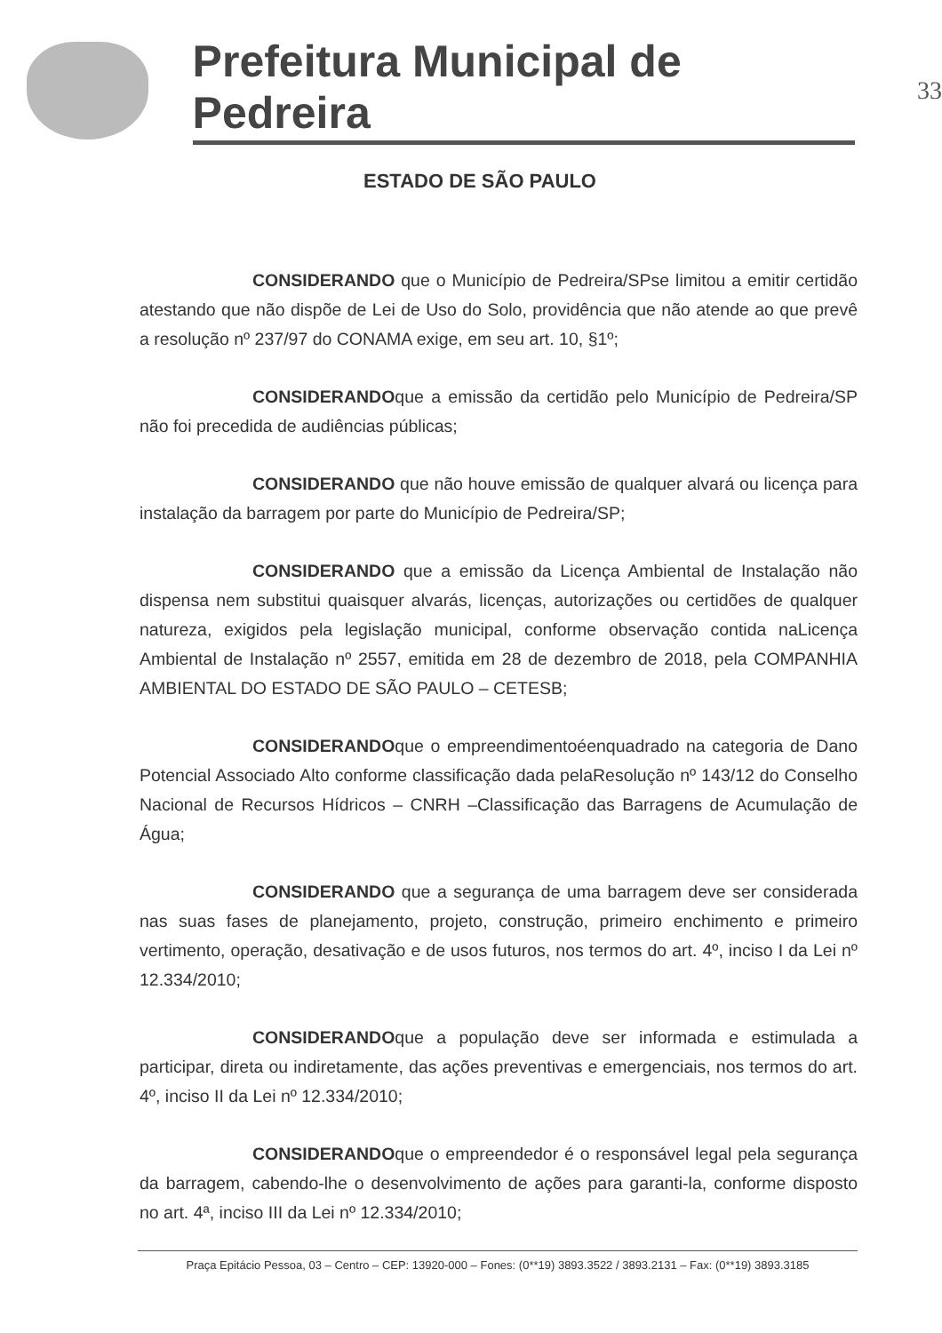Prefeitura Municipal de Pedreira
33
ESTADO DE SÃO PAULO
CONSIDERANDO que o Município de Pedreira/SPse limitou a emitir certidão atestando que não dispõe de Lei de Uso do Solo, providência que não atende ao que prevê a resolução nº 237/97 do CONAMA exige, em seu art. 10, §1º;
CONSIDERANDOque a emissão da certidão pelo Município de Pedreira/SP não foi precedida de audiências públicas;
CONSIDERANDO que não houve emissão de qualquer alvará ou licença para instalação da barragem por parte do Município de Pedreira/SP;
CONSIDERANDO que a emissão da Licença Ambiental de Instalação não dispensa nem substitui quaisquer alvarás, licenças, autorizações ou certidões de qualquer natureza, exigidos pela legislação municipal, conforme observação contida naLicença Ambiental de Instalação nº 2557, emitida em 28 de dezembro de 2018, pela COMPANHIA AMBIENTAL DO ESTADO DE SÃO PAULO – CETESB;
CONSIDERANDOque o empreendimentoéenquadrado na categoria de Dano Potencial Associado Alto conforme classificação dada pelaResolução nº 143/12 do Conselho Nacional de Recursos Hídricos – CNRH –Classificação das Barragens de Acumulação de Água;
CONSIDERANDO que a segurança de uma barragem deve ser considerada nas suas fases de planejamento, projeto, construção, primeiro enchimento e primeiro vertimento, operação, desativação e de usos futuros, nos termos do art. 4º, inciso I da Lei nº 12.334/2010;
CONSIDERANDOque a população deve ser informada e estimulada a participar, direta ou indiretamente, das ações preventivas e emergenciais, nos termos do art. 4º, inciso II da Lei nº 12.334/2010;
CONSIDERANDOque o empreendedor é o responsável legal pela segurança da barragem, cabendo-lhe o desenvolvimento de ações para garanti-la, conforme disposto no art. 4ª, inciso III da Lei nº 12.334/2010;
Praça Epitácio Pessoa, 03 – Centro – CEP: 13920-000 – Fones: (0**19) 3893.3522 / 3893.2131 – Fax: (0**19) 3893.3185